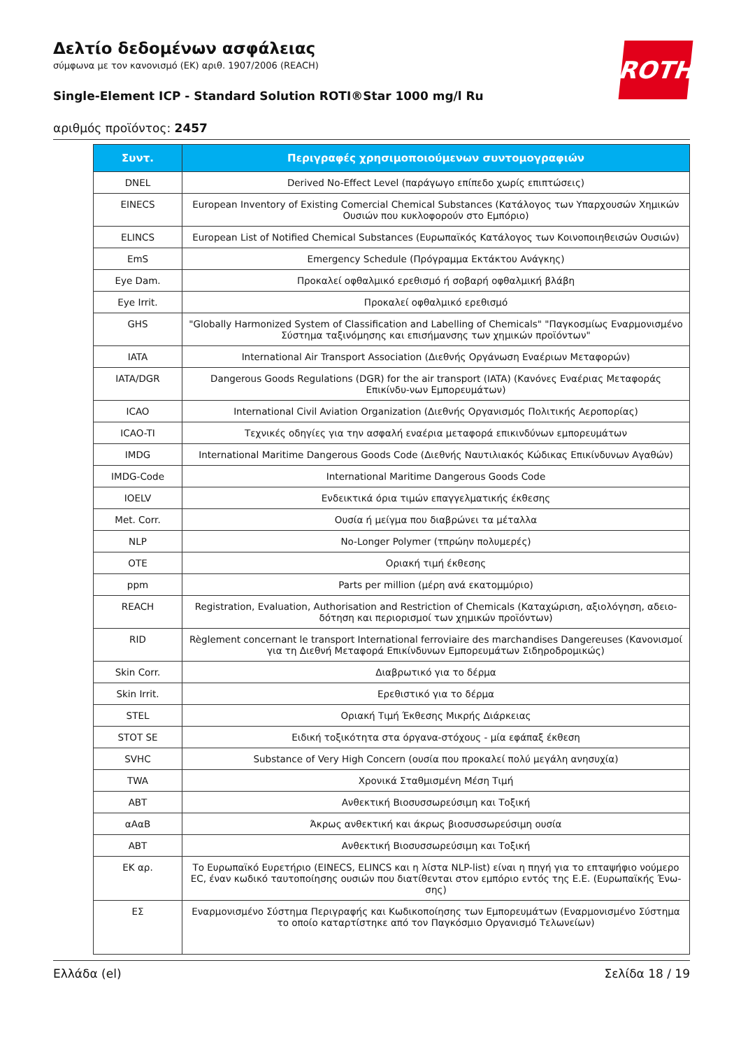ROTH
Δελτίο δεδομένων ασφάλειας
σύμφωνα με τον κανονισμό (ΕΚ) αριθ. 1907/2006 (REACH)
Single-Element ICP - Standard Solution ROTI®Star 1000 mg/l Ru
αριθμός προϊόντος: 2457
| Συντ. | Περιγραφές χρησιμοποιούμενων συντομογραφιών |
| --- | --- |
| DNEL | Derived No-Effect Level (παράγωγο επίπεδο χωρίς επιπτώσεις) |
| EINECS | European Inventory of Existing Comercial Chemical Substances (Κατάλογος των Υπαρχουσών Χημικών Ουσιών που κυκλοφορούν στο Εμπόριο) |
| ELINCS | European List of Notified Chemical Substances (Ευρωπαϊκός Κατάλογος των Κοινοποιηθεισών Ουσιών) |
| EmS | Emergency Schedule (Πρόγραμμα Εκτάκτου Ανάγκης) |
| Eye Dam. | Προκαλεί οφθαλμικό ερεθισμό ή σοβαρή οφθαλμική βλάβη |
| Eye Irrit. | Προκαλεί οφθαλμικό ερεθισμό |
| GHS | "Globally Harmonized System of Classification and Labelling of Chemicals" "Παγκοσμίως Εναρμονισμένο Σύστημα ταξινόμησης και επισήμανσης των χημικών προϊόντων" |
| IATA | International Air Transport Association (Διεθνής Οργάνωση Εναέριων Μεταφορών) |
| IATA/DGR | Dangerous Goods Regulations (DGR) for the air transport (IATA) (Κανόνες Εναέριας Μεταφοράς Επικίνδυ-νων Εμπορευμάτων) |
| ICAO | International Civil Aviation Organization (Διεθνής Οργανισμός Πολιτικής Αεροπορίας) |
| ICAO-TI | Τεχνικές οδηγίες για την ασφαλή εναέρια μεταφορά επικινδύνων εμπορευμάτων |
| IMDG | International Maritime Dangerous Goods Code (Διεθνής Ναυτιλιακός Κώδικας Επικίνδυνων Αγαθών) |
| IMDG-Code | International Maritime Dangerous Goods Code |
| IOELV | Ενδεικτικά όρια τιμών επαγγελματικής έκθεσης |
| Met. Corr. | Ουσία ή μείγμα που διαβρώνει τα μέταλλα |
| NLP | No-Longer Polymer (τπρώην πολυμερές) |
| OTE | Οριακή τιμή έκθεσης |
| ppm | Parts per million (μέρη ανά εκατομμύριο) |
| REACH | Registration, Evaluation, Authorisation and Restriction of Chemicals (Καταχώριση, αξιολόγηση, αδειο-δότηση και περιορισμοί των χημικών προϊόντων) |
| RID | Règlement concernant le transport International ferroviaire des marchandises Dangereuses (Κανονισμοί για τη Διεθνή Μεταφορά Επικίνδυνων Εμπορευμάτων Σιδηροδρομικώς) |
| Skin Corr. | Διαβρωτικό για το δέρμα |
| Skin Irrit. | Ερεθιστικό για το δέρμα |
| STEL | Οριακή Τιμή Έκθεσης Μικρής Διάρκειας |
| STOT SE | Ειδική τοξικότητα στα όργανα-στόχους - μία εφάπαξ έκθεση |
| SVHC | Substance of Very High Concern (ουσία που προκαλεί πολύ μεγάλη ανησυχία) |
| TWA | Χρονικά Σταθμισμένη Μέση Τιμή |
| ΑΒΤ | Ανθεκτική Βιοσυσσωρεύσιμη και Τοξική |
| αΑαΒ | Άκρως ανθεκτική και άκρως βιοσυσσωρεύσιμη ουσία |
| ΑΒΤ | Ανθεκτική Βιοσυσσωρεύσιμη και Τοξική |
| ΕΚ αρ. | Το Ευρωπαϊκό Ευρετήριο (EINECS, ELINCS και η λίστα NLP-list) είναι η πηγή για το επταψήφιο νούμερο EC, έναν κωδικό ταυτοποίησης ουσιών που διατίθενται στον εμπόριο εντός της Ε.Ε. (Ευρωπαϊκής Ένω-σης) |
| ΕΣ | Εναρμονισμένο Σύστημα Περιγραφής και Κωδικοποίησης των Εμπορευμάτων (Εναρμονισμένο Σύστημα το οποίο καταρτίστηκε από τον Παγκόσμιο Οργανισμό Τελωνείων) |
Ελλάδα (el) Σελίδα 18 / 19